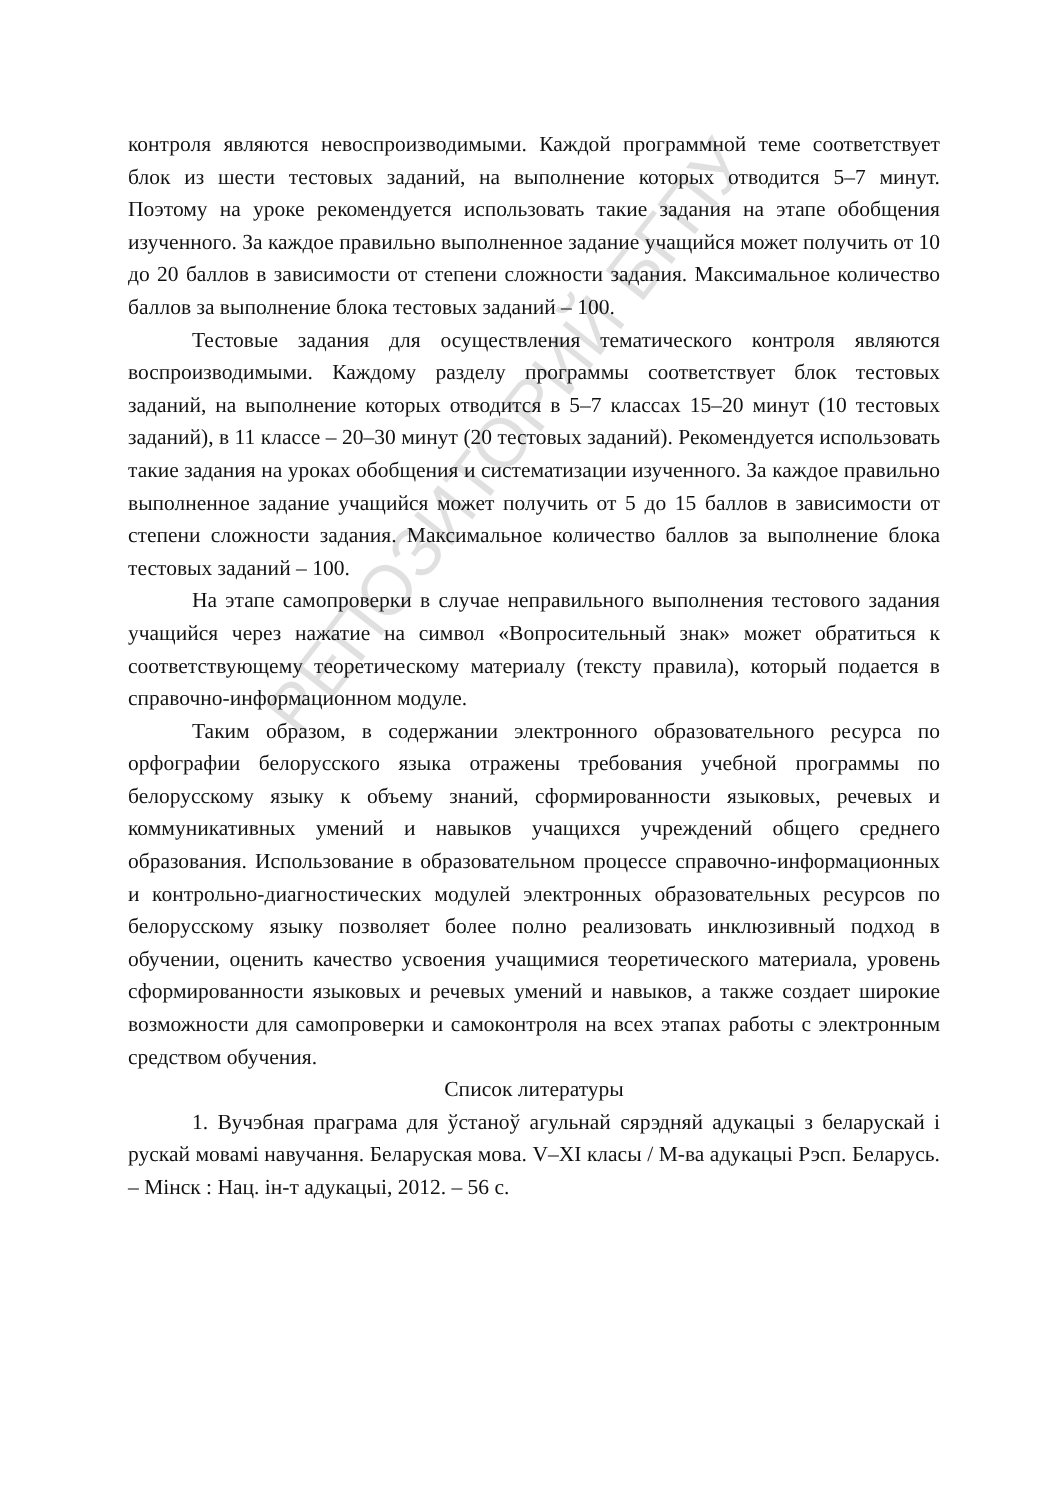РЕПОЗИТОРИЙ БГПУ
контроля являются невоспроизводимыми. Каждой программной теме соответствует блок из шести тестовых заданий, на выполнение которых отводится 5–7 минут. Поэтому на уроке рекомендуется использовать такие задания на этапе обобщения изученного. За каждое правильно выполненное задание учащийся может получить от 10 до 20 баллов в зависимости от степени сложности задания. Максимальное количество баллов за выполнение блока тестовых заданий – 100.
Тестовые задания для осуществления тематического контроля являются воспроизводимыми. Каждому разделу программы соответствует блок тестовых заданий, на выполнение которых отводится в 5–7 классах 15–20 минут (10 тестовых заданий), в 11 классе – 20–30 минут (20 тестовых заданий). Рекомендуется использовать такие задания на уроках обобщения и систематизации изученного. За каждое правильно выполненное задание учащийся может получить от 5 до 15 баллов в зависимости от степени сложности задания. Максимальное количество баллов за выполнение блока тестовых заданий – 100.
На этапе самопроверки в случае неправильного выполнения тестового задания учащийся через нажатие на символ «Вопросительный знак» может обратиться к соответствующему теоретическому материалу (тексту правила), который подается в справочно-информационном модуле.
Таким образом, в содержании электронного образовательного ресурса по орфографии белорусского языка отражены требования учебной программы по белорусскому языку к объему знаний, сформированности языковых, речевых и коммуникативных умений и навыков учащихся учреждений общего среднего образования. Использование в образовательном процессе справочно-информационных и контрольно-диагностических модулей электронных образовательных ресурсов по белорусскому языку позволяет более полно реализовать инклюзивный подход в обучении, оценить качество усвоения учащимися теоретического материала, уровень сформированности языковых и речевых умений и навыков, а также создает широкие возможности для самопроверки и самоконтроля на всех этапах работы с электронным средством обучения.
Список литературы
1. Вучэбная праграма для ўстаноў агульнай сярэдняй адукацыі з беларускай і рускай мовамі навучання. Беларуская мова. V–XI класы / М-ва адукацыі Рэсп. Беларусь. – Мінск : Нац. ін-т адукацыі, 2012. – 56 с.